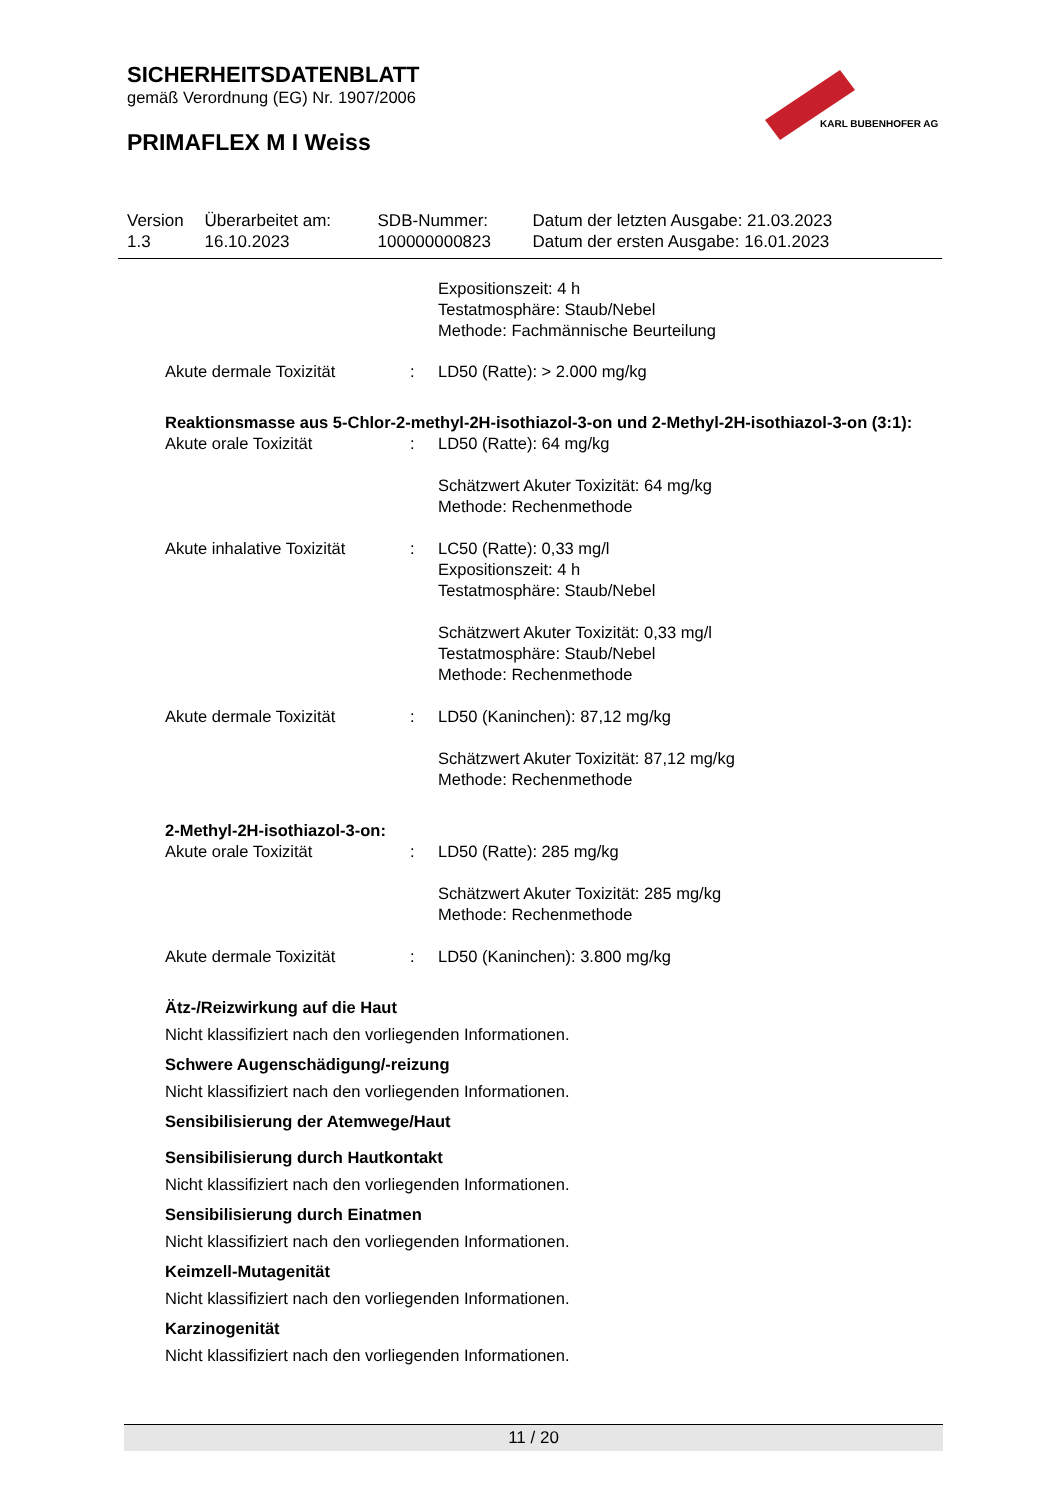SICHERHEITSDATENBLATT
gemäß Verordnung (EG) Nr. 1907/2006
PRIMAFLEX M I Weiss
KARL BUBENHOFER AG
| Version 1.3 | Überarbeitet am: 16.10.2023 | SDB-Nummer: 100000000823 | Datum der letzten Ausgabe: 21.03.2023 Datum der ersten Ausgabe: 16.01.2023 |
| | | Expositionszeit: 4 h Testatmosphäre: Staub/Nebel Methode: Fachmännische Beurteilung |
| Akute dermale Toxizität | : | LD50 (Ratte): > 2.000 mg/kg |
Reaktionsmasse aus 5-Chlor-2-methyl-2H-isothiazol-3-on und 2-Methyl-2H-isothiazol-3-on (3:1):
| Akute orale Toxizität | : | LD50 (Ratte): 64 mg/kg Schätzwert Akuter Toxizität: 64 mg/kg Methode: Rechenmethode |
| Akute inhalative Toxizität | : | LC50 (Ratte): 0,33 mg/l Expositionszeit: 4 h Testatmosphäre: Staub/Nebel Schätzwert Akuter Toxizität: 0,33 mg/l Testatmosphäre: Staub/Nebel Methode: Rechenmethode |
| Akute dermale Toxizität | : | LD50 (Kaninchen): 87,12 mg/kg Schätzwert Akuter Toxizität: 87,12 mg/kg Methode: Rechenmethode |
2-Methyl-2H-isothiazol-3-on:
| Akute orale Toxizität | : | LD50 (Ratte): 285 mg/kg Schätzwert Akuter Toxizität: 285 mg/kg Methode: Rechenmethode |
| Akute dermale Toxizität | : | LD50 (Kaninchen): 3.800 mg/kg |
Ätz-/Reizwirkung auf die Haut
Nicht klassifiziert nach den vorliegenden Informationen.
Schwere Augenschädigung/-reizung
Nicht klassifiziert nach den vorliegenden Informationen.
Sensibilisierung der Atemwege/Haut
Sensibilisierung durch Hautkontakt
Nicht klassifiziert nach den vorliegenden Informationen.
Sensibilisierung durch Einatmen
Nicht klassifiziert nach den vorliegenden Informationen.
Keimzell-Mutagenität
Nicht klassifiziert nach den vorliegenden Informationen.
Karzinogenität
Nicht klassifiziert nach den vorliegenden Informationen.
11 / 20